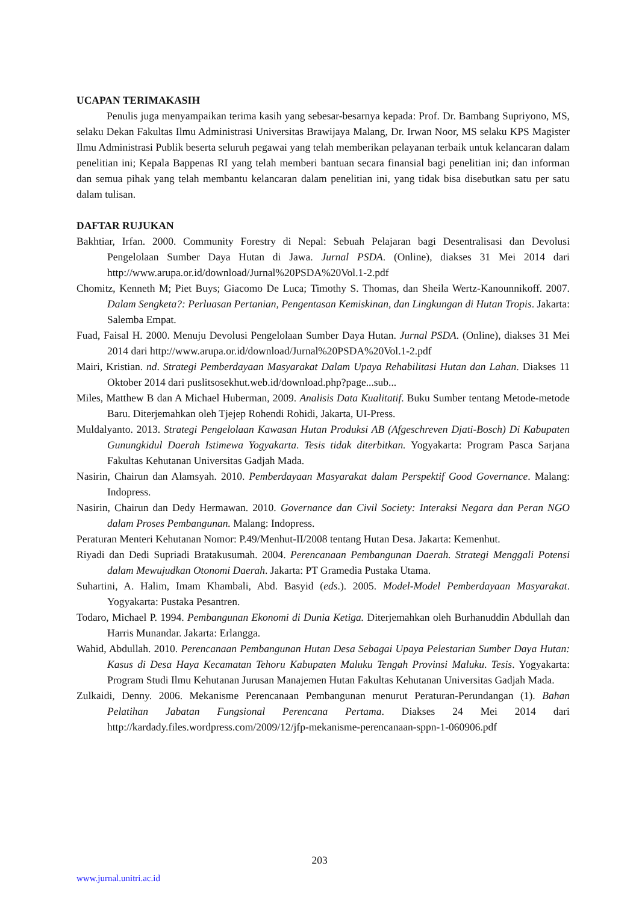UCAPAN TERIMAKASIH
Penulis juga menyampaikan terima kasih yang sebesar-besarnya kepada: Prof. Dr. Bambang Supriyono, MS, selaku Dekan Fakultas Ilmu Administrasi Universitas Brawijaya Malang, Dr. Irwan Noor, MS selaku KPS Magister Ilmu Administrasi Publik beserta seluruh pegawai yang telah memberikan pelayanan terbaik untuk kelancaran dalam penelitian ini; Kepala Bappenas RI yang telah memberi bantuan secara finansial bagi penelitian ini; dan informan dan semua pihak yang telah membantu kelancaran dalam penelitian ini, yang tidak bisa disebutkan satu per satu dalam tulisan.
DAFTAR RUJUKAN
Bakhtiar, Irfan. 2000. Community Forestry di Nepal: Sebuah Pelajaran bagi Desentralisasi dan Devolusi Pengelolaan Sumber Daya Hutan di Jawa. Jurnal PSDA. (Online), diakses 31 Mei 2014 dari http://www.arupa.or.id/download/Jurnal%20PSDA%20Vol.1-2.pdf
Chomitz, Kenneth M; Piet Buys; Giacomo De Luca; Timothy S. Thomas, dan Sheila Wertz-Kanounnikoff. 2007. Dalam Sengketa?: Perluasan Pertanian, Pengentasan Kemiskinan, dan Lingkungan di Hutan Tropis. Jakarta: Salemba Empat.
Fuad, Faisal H. 2000. Menuju Devolusi Pengelolaan Sumber Daya Hutan. Jurnal PSDA. (Online), diakses 31 Mei 2014 dari http://www.arupa.or.id/download/Jurnal%20PSDA%20Vol.1-2.pdf
Mairi, Kristian. nd. Strategi Pemberdayaan Masyarakat Dalam Upaya Rehabilitasi Hutan dan Lahan. Diakses 11 Oktober 2014 dari puslitsosekhut.web.id/download.php?page...sub...
Miles, Matthew B dan A Michael Huberman, 2009. Analisis Data Kualitatif. Buku Sumber tentang Metode-metode Baru. Diterjemahkan oleh Tjejep Rohendi Rohidi, Jakarta, UI-Press.
Muldalyanto. 2013. Strategi Pengelolaan Kawasan Hutan Produksi AB (Afgeschreven Djati-Bosch) Di Kabupaten Gunungkidul Daerah Istimewa Yogyakarta. Tesis tidak diterbitkan. Yogyakarta: Program Pasca Sarjana Fakultas Kehutanan Universitas Gadjah Mada.
Nasirin, Chairun dan Alamsyah. 2010. Pemberdayaan Masyarakat dalam Perspektif Good Governance. Malang: Indopress.
Nasirin, Chairun dan Dedy Hermawan. 2010. Governance dan Civil Society: Interaksi Negara dan Peran NGO dalam Proses Pembangunan. Malang: Indopress.
Peraturan Menteri Kehutanan Nomor: P.49/Menhut-II/2008 tentang Hutan Desa. Jakarta: Kemenhut.
Riyadi dan Dedi Supriadi Bratakusumah. 2004. Perencanaan Pembangunan Daerah. Strategi Menggali Potensi dalam Mewujudkan Otonomi Daerah. Jakarta: PT Gramedia Pustaka Utama.
Suhartini, A. Halim, Imam Khambali, Abd. Basyid (eds.). 2005. Model-Model Pemberdayaan Masyarakat. Yogyakarta: Pustaka Pesantren.
Todaro, Michael P. 1994. Pembangunan Ekonomi di Dunia Ketiga. Diterjemahkan oleh Burhanuddin Abdullah dan Harris Munandar. Jakarta: Erlangga.
Wahid, Abdullah. 2010. Perencanaan Pembangunan Hutan Desa Sebagai Upaya Pelestarian Sumber Daya Hutan: Kasus di Desa Haya Kecamatan Tehoru Kabupaten Maluku Tengah Provinsi Maluku. Tesis. Yogyakarta: Program Studi Ilmu Kehutanan Jurusan Manajemen Hutan Fakultas Kehutanan Universitas Gadjah Mada.
Zulkaidi, Denny. 2006. Mekanisme Perencanaan Pembangunan menurut Peraturan-Perundangan (1). Bahan Pelatihan Jabatan Fungsional Perencana Pertama. Diakses 24 Mei 2014 dari http://kardady.files.wordpress.com/2009/12/jfp-mekanisme-perencanaan-sppn-1-060906.pdf
203
www.jurnal.unitri.ac.id